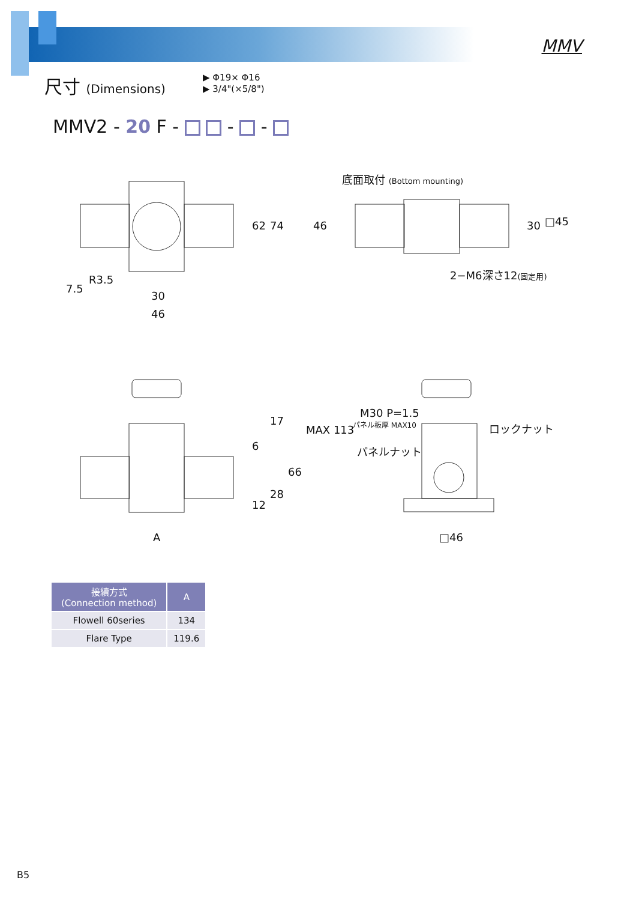尺寸 (Dimensions)
MMV
▶ Φ19× Φ16
▶ 3/4"(×5/8")
MMV2 - 20 F - - -
62 74
7.5
R3.5
30
46
底面取付 (Bottom mounting)
46 30 □45
2−M6深さ12(固定用)
17
6
MAX 113
66
28
12
A
M30 P=1.5
パネル板厚 MAX10 ロックナット
パネルナット
□46
| 接續方式 (Connection method) | A |
| --- | --- |
| Flowell 60series | 134 |
| Flare Type | 119.6 |
B5